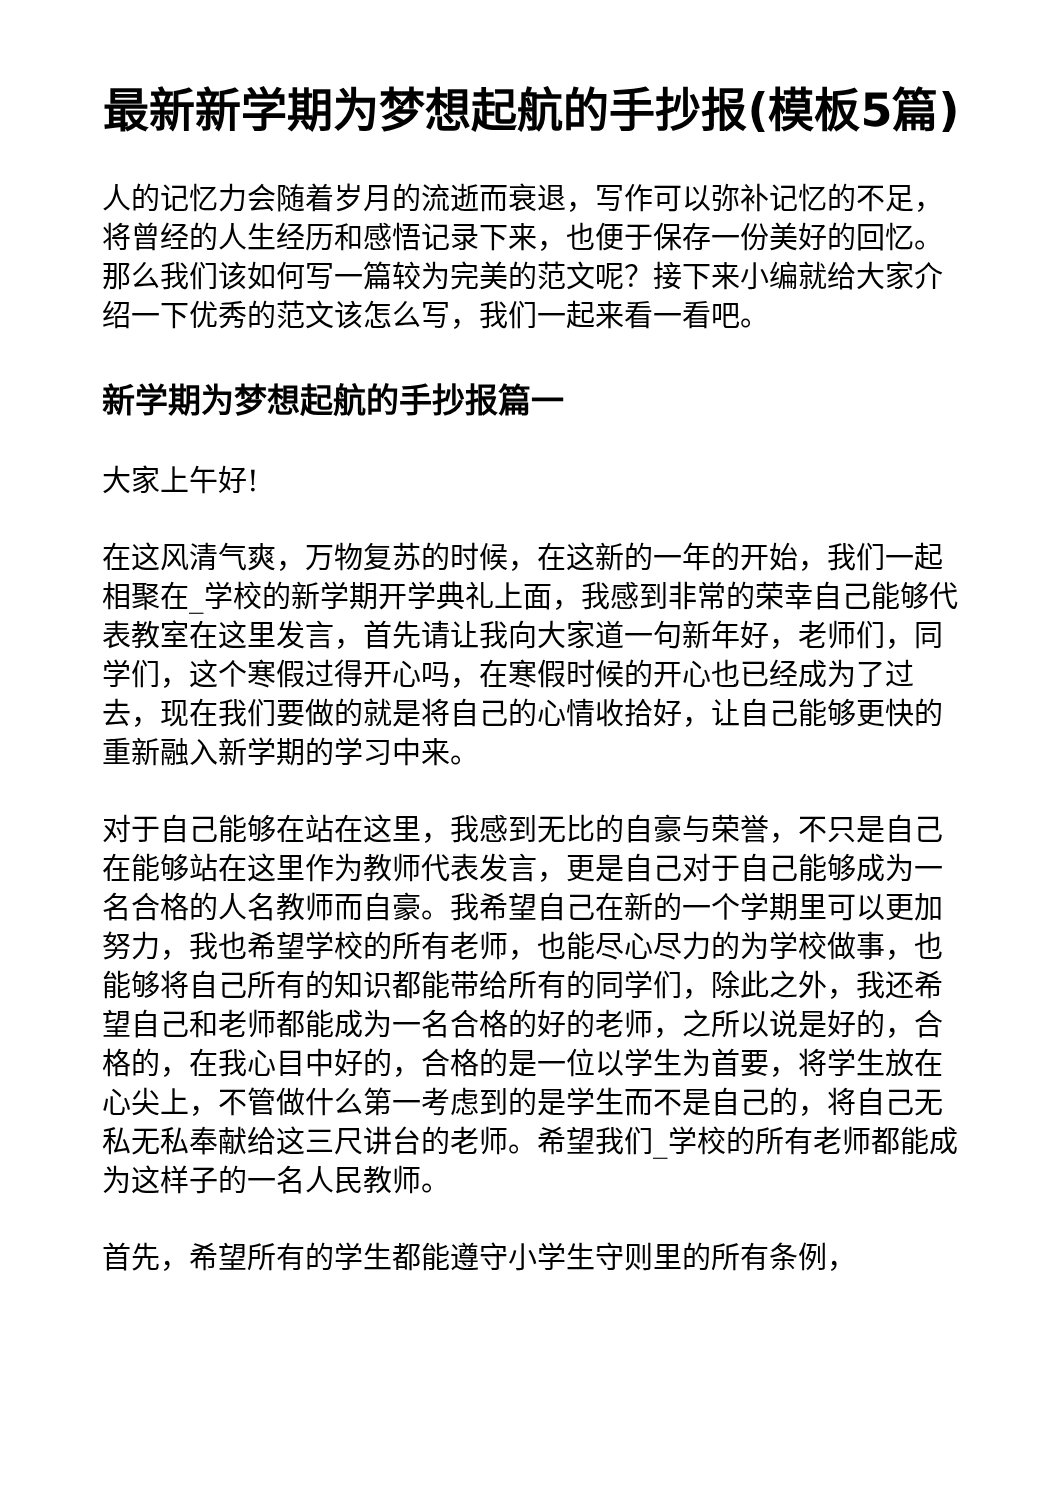最新新学期为梦想起航的手抄报(模板5篇)
人的记忆力会随着岁月的流逝而衰退，写作可以弥补记忆的不足，将曾经的人生经历和感悟记录下来，也便于保存一份美好的回忆。那么我们该如何写一篇较为完美的范文呢？接下来小编就给大家介绍一下优秀的范文该怎么写，我们一起来看一看吧。
新学期为梦想起航的手抄报篇一
大家上午好!
在这风清气爽，万物复苏的时候，在这新的一年的开始，我们一起相聚在_学校的新学期开学典礼上面，我感到非常的荣幸自己能够代表教室在这里发言，首先请让我向大家道一句新年好，老师们，同学们，这个寒假过得开心吗，在寒假时候的开心也已经成为了过去，现在我们要做的就是将自己的心情收拾好，让自己能够更快的重新融入新学期的学习中来。
对于自己能够在站在这里，我感到无比的自豪与荣誉，不只是自己在能够站在这里作为教师代表发言，更是自己对于自己能够成为一名合格的人名教师而自豪。我希望自己在新的一个学期里可以更加努力，我也希望学校的所有老师，也能尽心尽力的为学校做事，也能够将自己所有的知识都能带给所有的同学们，除此之外，我还希望自己和老师都能成为一名合格的好的老师，之所以说是好的，合格的，在我心目中好的，合格的是一位以学生为首要，将学生放在心尖上，不管做什么第一考虑到的是学生而不是自己的，将自己无私无私奉献给这三尺讲台的老师。希望我们_学校的所有老师都能成为这样子的一名人民教师。
首先，希望所有的学生都能遵守小学生守则里的所有条例，